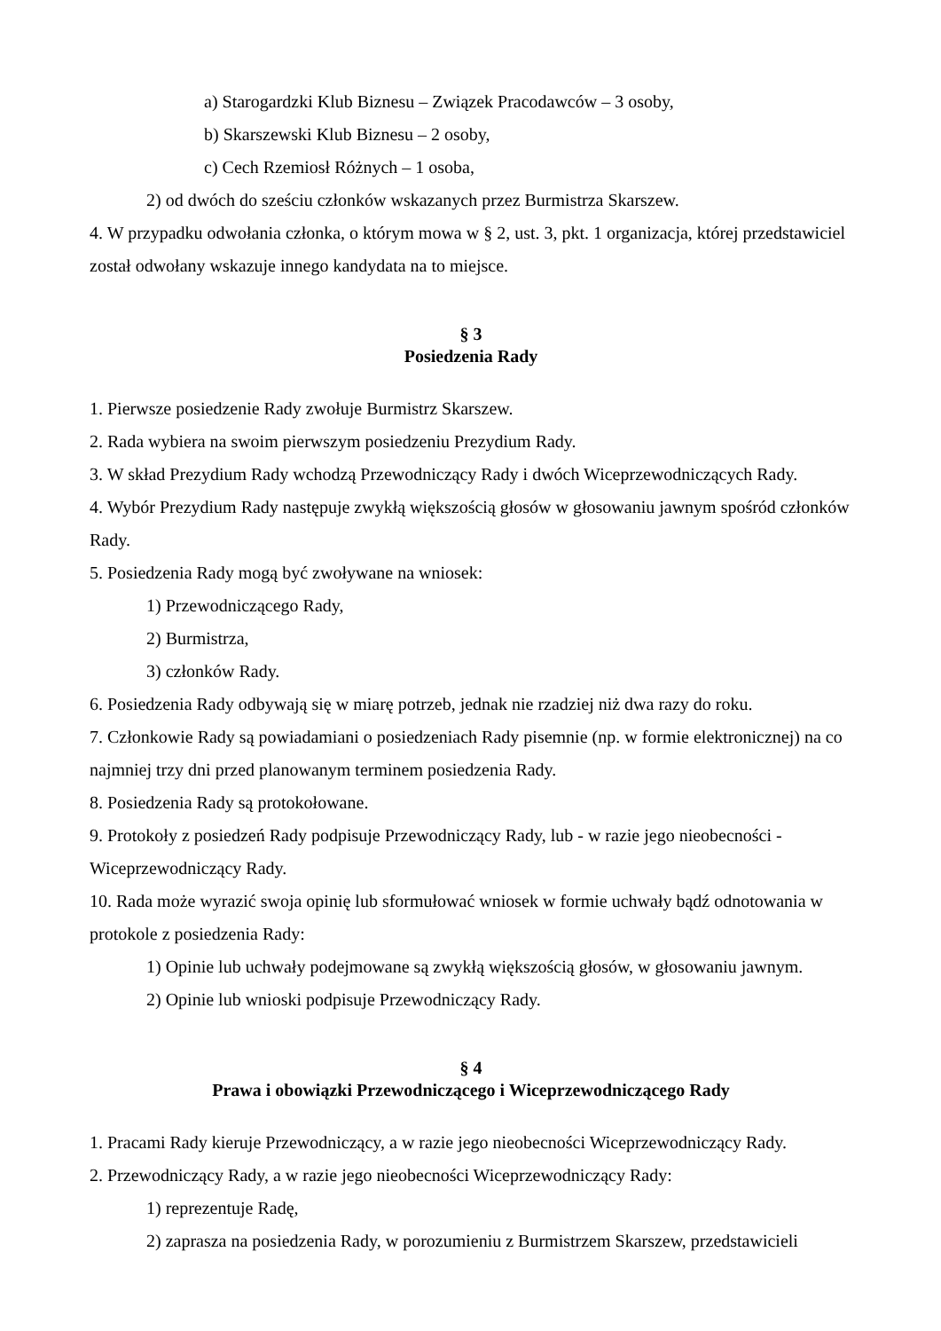a) Starogardzki Klub Biznesu – Związek Pracodawców – 3 osoby,
b) Skarszewski Klub Biznesu – 2 osoby,
c) Cech Rzemiosł Różnych – 1 osoba,
2) od dwóch do sześciu członków wskazanych przez Burmistrza Skarszew.
4. W przypadku odwołania członka, o którym mowa w § 2, ust. 3, pkt. 1 organizacja, której przedstawiciel został odwołany wskazuje innego kandydata na to miejsce.
§ 3
Posiedzenia Rady
1. Pierwsze posiedzenie Rady zwołuje Burmistrz Skarszew.
2. Rada wybiera na swoim pierwszym posiedzeniu Prezydium Rady.
3. W skład Prezydium Rady wchodzą Przewodniczący Rady i dwóch Wiceprzewodniczących Rady.
4. Wybór Prezydium Rady następuje zwykłą większością głosów w głosowaniu jawnym spośród członków Rady.
5. Posiedzenia Rady mogą być zwoływane na wniosek:
1) Przewodniczącego Rady,
2) Burmistrza,
3) członków Rady.
6. Posiedzenia Rady odbywają się w miarę potrzeb, jednak nie rzadziej niż dwa razy do roku.
7. Członkowie Rady są powiadamiani o posiedzeniach Rady pisemnie (np. w formie elektronicznej) na co najmniej trzy dni przed planowanym terminem posiedzenia Rady.
8. Posiedzenia Rady są protokołowane.
9. Protokoły z posiedzeń Rady podpisuje Przewodniczący Rady, lub - w razie jego nieobecności - Wiceprzewodniczący Rady.
10. Rada może wyrazić swoja opinię lub sformułować wniosek w formie uchwały bądź odnotowania w protokole z posiedzenia Rady:
1) Opinie lub uchwały podejmowane są zwykłą większością głosów, w głosowaniu jawnym.
2) Opinie lub wnioski podpisuje Przewodniczący Rady.
§ 4
Prawa i obowiązki Przewodniczącego i Wiceprzewodniczącego Rady
1. Pracami Rady kieruje Przewodniczący, a w razie jego nieobecności Wiceprzewodniczący Rady.
2. Przewodniczący Rady, a w razie jego nieobecności Wiceprzewodniczący Rady:
1) reprezentuje Radę,
2) zaprasza na posiedzenia Rady, w porozumieniu z Burmistrzem Skarszew, przedstawicieli